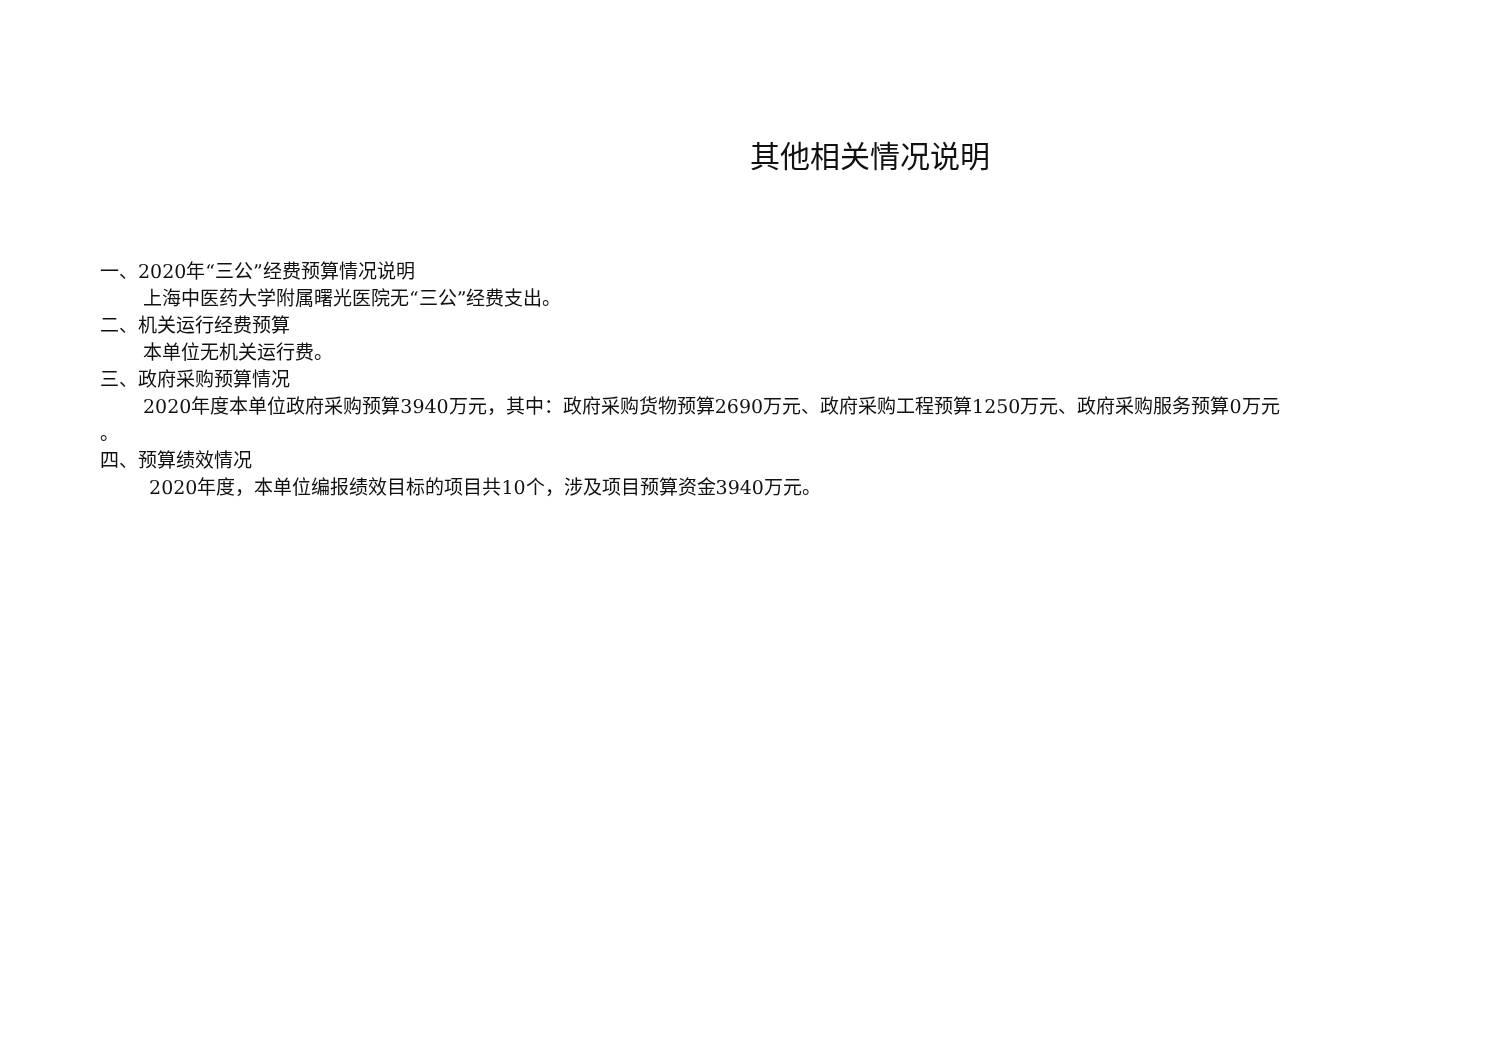其他相关情况说明
一、2020年“三公”经费预算情况说明
上海中医药大学附属曙光医院无“三公”经费支出。
二、机关运行经费预算
本单位无机关运行费。
三、政府采购预算情况
2020年度本单位政府采购预算3940万元，其中：政府采购货物预算2690万元、政府采购工程预算1250万元、政府采购服务预算0万元
。
四、预算绩效情况
2020年度，本单位编报绩效目标的项目共10个，涉及项目预算资金3940万元。